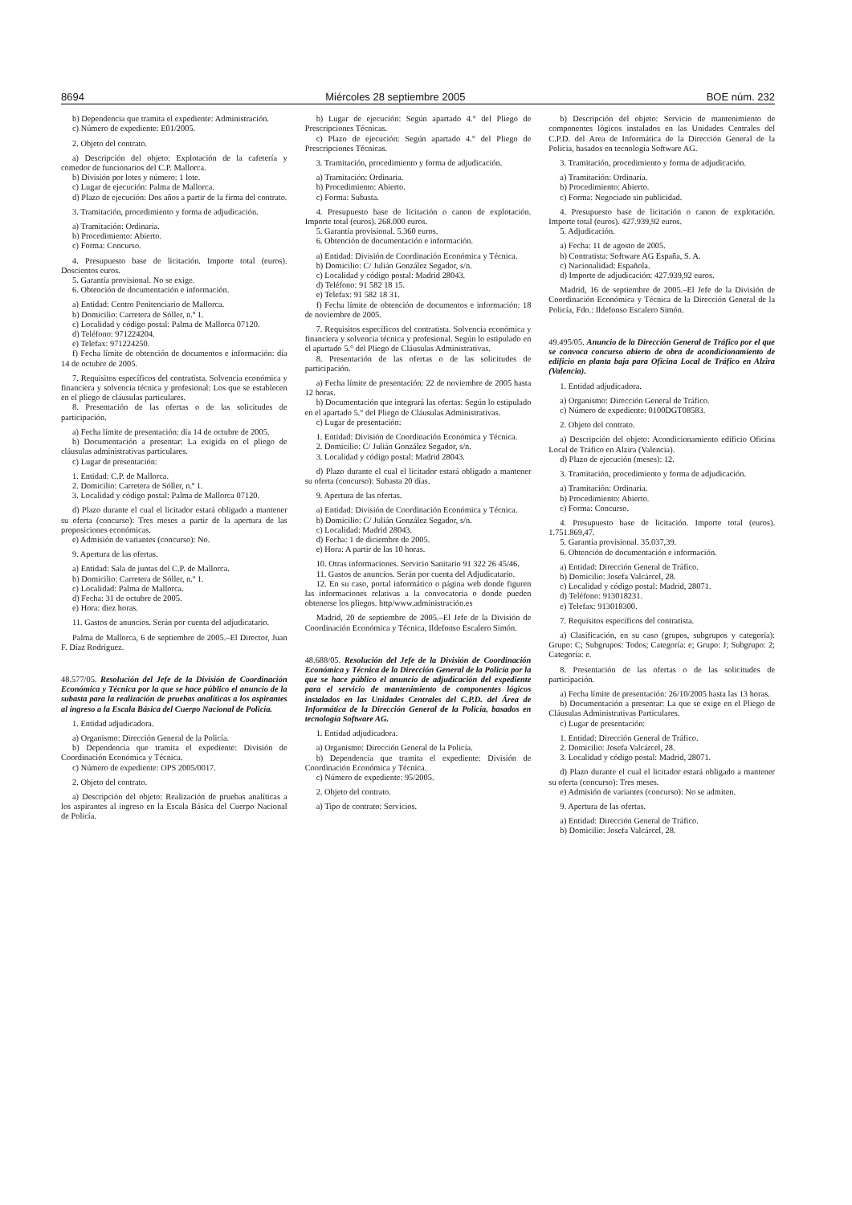8694 Miércoles 28 septiembre 2005 BOE núm. 232
b) Dependencia que tramita el expediente: Administración.
c) Número de expediente: E01/2005.
2. Objeto del contrato.
a) Descripción del objeto: Explotación de la cafetería y comedor de funcionarios del C.P. Mallorca.
b) División por lotes y número: 1 lote.
c) Lugar de ejecución: Palma de Mallorca.
d) Plazo de ejecución: Dos años a partir de la firma del contrato.
3. Tramitación, procedimiento y forma de adjudicación.
a) Tramitación: Ordinaria.
b) Procedimiento: Abierto.
c) Forma: Concurso.
4. Presupuesto base de licitación. Importe total (euros). Doscientos euros.
5. Garantía provisional. No se exige.
6. Obtención de documentación e información.
a) Entidad: Centro Penitenciario de Mallorca.
b) Domicilio: Carretera de Sóller, n.º 1.
c) Localidad y código postal: Palma de Mallorca 07120.
d) Teléfono: 971224204.
e) Telefax: 971224250.
f) Fecha límite de obtención de documentos e información: día 14 de octubre de 2005.
7. Requisitos específicos del contratista. Solvencia económica y financiera y solvencia técnica y profesional: Los que se establecen en el pliego de cláusulas particulares.
8. Presentación de las ofertas o de las solicitudes de participación.
a) Fecha límite de presentación: día 14 de octubre de 2005.
b) Documentación a presentar: La exigida en el pliego de cláusulas administrativas particulares.
c) Lugar de presentación:
1. Entidad: C.P. de Mallorca.
2. Domicilio: Carretera de Sóller, n.º 1.
3. Localidad y código postal: Palma de Mallorca 07120.
d) Plazo durante el cual el licitador estará obligado a mantener su oferta (concurso): Tres meses a partir de la apertura de las proposiciones económicas.
e) Admisión de variantes (concurso): No.
9. Apertura de las ofertas.
a) Entidad: Sala de juntas del C.P. de Mallorca.
b) Domicilio: Carretera de Sóller, n.º 1.
c) Localidad: Palma de Mallorca.
d) Fecha: 31 de octubre de 2005.
e) Hora: diez horas.
11. Gastos de anuncios. Serán por cuenta del adjudicatario.
Palma de Mallorca, 6 de septiembre de 2005.–El Director, Juan F. Díaz Rodriguez.
48.577/05. Resolución del Jefe de la División de Coordinación Económica y Técnica por la que se hace público el anuncio de la subasta para la realización de pruebas analíticas a los aspirantes al ingreso a la Escala Básica del Cuerpo Nacional de Policía.
1. Entidad adjudicadora.
a) Organismo: Dirección General de la Policía.
b) Dependencia que tramita el expediente: División de Coordinación Económica y Técnica.
c) Número de expediente: OPS 2005/0017.
2. Objeto del contrato.
a) Descripción del objeto: Realización de pruebas analíticas a los aspirantes al ingreso en la Escala Básica del Cuerpo Nacional de Policía.
b) Lugar de ejecución: Según apartado 4.° del Pliego de Prescripciones Técnicas.
c) Plazo de ejecución: Según apartado 4.° del Pliego de Prescripciones Técnicas.
3. Tramitación, procedimiento y forma de adjudicación.
a) Tramitación: Ordinaria.
b) Procedimiento: Abierto.
c) Forma: Subasta.
4. Presupuesto base de licitación o canon de explotación. Importe total (euros). 268.000 euros.
5. Garantía provisional. 5.360 euros.
6. Obtención de documentación e información.
a) Entidad: División de Coordinación Económica y Técnica.
b) Domicilio: C/ Julián González Segador, s/n.
c) Localidad y código postal: Madrid 28043.
d) Teléfono: 91 582 18 15.
e) Telefax: 91 582 18 31.
f) Fecha límite de obtención de documentos e información: 18 de noviembre de 2005.
7. Requisitos específicos del contratista. Solvencia económica y financiera y solvencia técnica y profesional. Según lo estipulado en el apartado 5.° del Pliego de Cláusulas Administrativas.
8. Presentación de las ofertas o de las solicitudes de participación.
a) Fecha límite de presentación: 22 de noviembre de 2005 hasta 12 horas.
b) Documentación que integrará las ofertas: Según lo estipulado en el apartado 5.° del Pliego de Cláusulas Administrativas.
c) Lugar de presentación:
1. Entidad: División de Coordinación Económica y Técnica.
2. Domicilio: C/ Julián González Segador, s/n.
3. Localidad y código postal: Madrid 28043.
d) Plazo durante el cual el licitador estará obligado a mantener su oferta (concurso): Subasta 20 días.
9. Apertura de las ofertas.
a) Entidad: División de Coordinación Económica y Técnica.
b) Domicilio: C/ Julián González Segador, s/n.
c) Localidad: Madrid 28043.
d) Fecha: 1 de diciembre de 2005.
e) Hora: A partir de las 10 horas.
10. Otras informaciones. Servicio Sanitario 91 322 26 45/46.
11. Gastos de anuncios. Serán por cuenta del Adjudicatario.
12. En su caso, portal informático o página web donde figuren las informaciones relativas a la convocatoria o donde pueden obtenerse los pliegos. http/www.administración.es
Madrid, 20 de septiembre de 2005.–El Jefe de la División de Coordinación Económica y Técnica, Ildefonso Escalero Simón.
48.688/05. Resolución del Jefe de la División de Coordinación Económica y Técnica de la Dirección General de la Policía por la que se hace público el anuncio de adjudicación del expediente para el servicio de mantenimiento de componentes lógicos instalados en las Unidades Centrales del C.P.D. del Área de Informática de la Dirección General de la Policía, basados en tecnología Software AG.
1. Entidad adjudicadora.
a) Organismo: Dirección General de la Policía.
b) Dependencia que tramita el expediente: División de Coordinación Económica y Técnica.
c) Número de expediente: 95/2005.
2. Objeto del contrato.
a) Tipo de contrato: Servicios.
b) Descripción del objeto: Servicio de mantenimiento de componentes lógicos instalados en las Unidades Centrales del C.P.D. del Area de Informática de la Dirección General de la Policia, basados en tecnología Software AG.
3. Tramitación, procedimiento y forma de adjudicación.
a) Tramitación: Ordinaria.
b) Procedimiento: Abierto.
c) Forma: Negociado sin publicidad.
4. Presupuesto base de licitación o canon de explotación. Importe total (euros). 427.939,92 euros.
5. Adjudicación.
a) Fecha: 11 de agosto de 2005.
b) Contratista: Software AG España, S. A.
c) Nacionalidad: Española.
d) Importe de adjudicación: 427.939,92 euros.
Madrid, 16 de septiembre de 2005.–El Jefe de la División de Coordinación Económica y Técnica de la Dirección General de la Policía, Fdo.: Ildefonso Escalero Simón.
49.495/05. Anuncio de la Dirección General de Tráfico por el que se convoca concurso abierto de obra de acondicionamiento de edificio en planta baja para Oficina Local de Tráfico en Alzira (Valencia).
1. Entidad adjudicadora.
a) Organismo: Dirección General de Tráfico.
c) Número de expediente: 0100DGT08583.
2. Objeto del contrato.
a) Descripción del objeto: Acondicionamiento edificio Oficina Local de Tráfico en Alzira (Valencia).
d) Plazo de ejecución (meses): 12.
3. Tramitación, procedimiento y forma de adjudicación.
a) Tramitación: Ordinaria.
b) Procedimiento: Abierto.
c) Forma: Concurso.
4. Presupuesto base de licitación. Importe total (euros). 1.751.869,47.
5. Garantía provisional. 35.037,39.
6. Obtención de documentación e información.
a) Entidad: Dirección General de Tráfico.
b) Domicilio: Josefa Valcárcel, 28.
c) Localidad y código postal: Madrid, 28071.
d) Teléfono: 913018231.
e) Telefax: 913018300.
7. Requisitos específicos del contratista.
a) Clasificación, en su caso (grupos, subgrupos y categoría): Grupo: C; Subgrupos: Todos; Categoría: e; Grupo: J; Subgrupo: 2; Categoría: e.
8. Presentación de las ofertas o de las solicitudes de participación.
a) Fecha límite de presentación: 26/10/2005 hasta las 13 horas.
b) Documentación a presentar: La que se exige en el Pliego de Cláusulas Administrativas Particulares.
c) Lugar de presentación:
1. Entidad: Dirección General de Tráfico.
2. Domicilio: Josefa Valcárcel, 28.
3. Localidad y código postal: Madrid, 28071.
d) Plazo durante el cual el licitador estará obligado a mantener su oferta (concurso): Tres meses.
e) Admisión de variantes (concurso): No se admiten.
9. Apertura de las ofertas.
a) Entidad: Dirección General de Tráfico.
b) Domicilio: Josefa Valcárcel, 28.